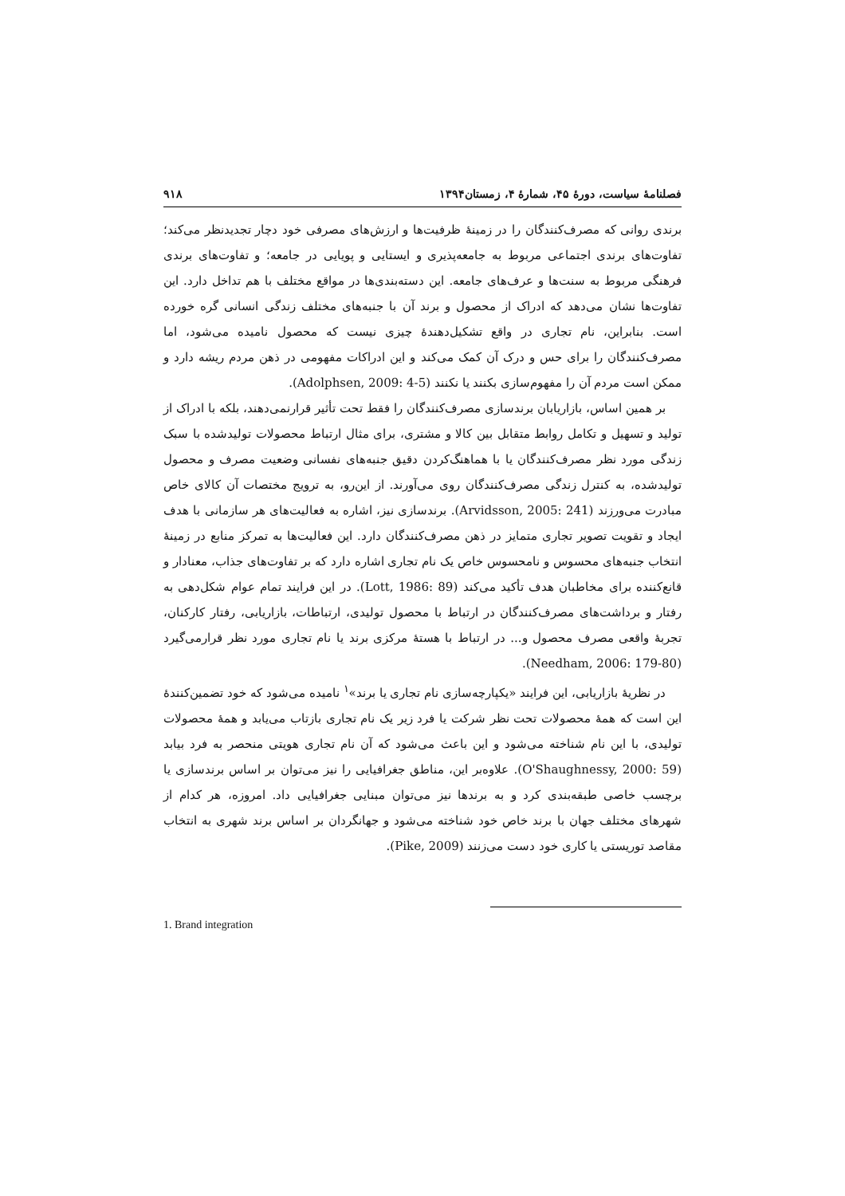فصلنامهٔ سیاست، دورهٔ ۴۵، شمارهٔ ۴، زمستان۱۳۹۴ ۹۱۸
برندی روانی که مصرف‌کنندگان را در زمینهٔ ظرفیت‌ها و ارزش‌های مصرفی خود دچار تجدیدنظر می‌کند؛ تفاوت‌های برندی اجتماعی مربوط به جامعه‌پذیری و ایستایی و پویایی در جامعه؛ و تفاوت‌های برندی فرهنگی مربوط به سنت‌ها و عرف‌های جامعه. این دسته‌بندی‌ها در مواقع مختلف با هم تداخل دارد. این تفاوت‌ها نشان می‌دهد که ادراک از محصول و برند آن با جنبه‌های مختلف زندگی انسانی گره خورده است. بنابراین، نام تجاری در واقع تشکیل‌دهندهٔ چیزی نیست که محصول نامیده می‌شود، اما مصرف‌کنندگان را برای حس و درک آن کمک می‌کند و این ادراکات مفهومی در ذهن مردم ریشه دارد و ممکن است مردم آن را مفهوم‌سازی بکنند یا نکنند (Adolphsen, 2009: 4-5).
بر همین اساس، بازاریابان برندسازی مصرف‌کنندگان را فقط تحت تأثیر قرارنمی‌دهند، بلکه با ادراک از تولید و تسهیل و تکامل روابط متقابل بین کالا و مشتری، برای مثال ارتباط محصولات تولیدشده با سبک زندگی مورد نظر مصرف‌کنندگان یا با هماهنگ‌کردن دقیق جنبه‌های نفسانی وضعیت مصرف و محصول تولیدشده، به کنترل زندگی مصرف‌کنندگان روی می‌آورند. از این‌رو، به ترویج مختصات آن کالای خاص مبادرت می‌ورزند (Arvidsson, 2005: 241). برندسازی نیز، اشاره به فعالیت‌های هر سازمانی با هدف ایجاد و تقویت تصویر تجاری متمایز در ذهن مصرف‌کنندگان دارد. این فعالیت‌ها به تمرکز منابع در زمینهٔ انتخاب جنبه‌های محسوس و نامحسوس خاص یک نام تجاری اشاره دارد که بر تفاوت‌های جذاب، معنادار و قانع‌کننده برای مخاطبان هدف تأکید می‌کند (Lott, 1986: 89). در این فرایند تمام عوام شکل‌دهی به رفتار و برداشت‌های مصرف‌کنندگان در ارتباط با محصول تولیدی، ارتباطات، بازاریابی، رفتار کارکنان، تجربهٔ واقعی مصرف محصول و... در ارتباط با هستهٔ مرکزی برند یا نام تجاری مورد نظر قرارمی‌گیرد (Needham, 2006: 179-80).
در نظریهٔ بازاریابی، این فرایند «یکپارچه‌سازی نام تجاری یا برند»<sup>۱</sup> نامیده می‌شود که خود تضمین‌کنندهٔ این است که همهٔ محصولات تحت نظر شرکت یا فرد زیر یک نام تجاری بازتاب می‌یابد و همهٔ محصولات تولیدی، با این نام شناخته می‌شود و این باعث می‌شود که آن نام تجاری هویتی منحصر به فرد بیابد (O'Shaughnessy, 2000: 59). علاوه‌بر این، مناطق جغرافیایی را نیز می‌توان بر اساس برندسازی یا برچسب خاصی طبقه‌بندی کرد و به برندها نیز می‌توان مبنایی جغرافیایی داد. امروزه، هر کدام از شهرهای مختلف جهان با برند خاص خود شناخته می‌شود و جهانگردان بر اساس برند شهری به انتخاب مقاصد توریستی یا کاری خود دست می‌زنند (Pike, 2009).
1. Brand integration